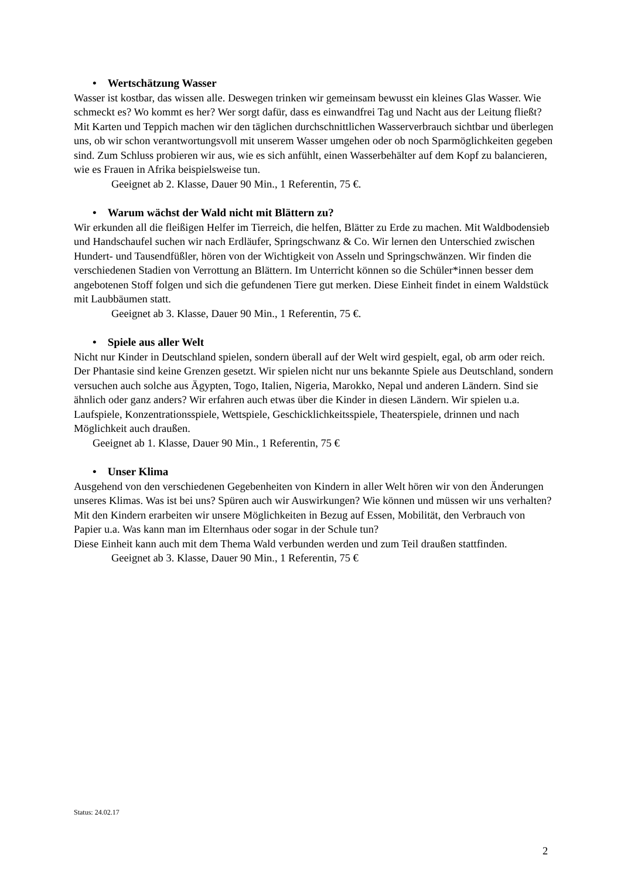• Wertschätzung Wasser
Wasser ist kostbar, das wissen alle. Deswegen trinken wir gemeinsam bewusst ein kleines Glas Wasser. Wie schmeckt es? Wo kommt es her? Wer sorgt dafür, dass es einwandfrei Tag und Nacht aus der Leitung fließt? Mit Karten und Teppich machen wir den täglichen durchschnittlichen Wasserverbrauch sichtbar und überlegen uns, ob wir schon verantwortungsvoll mit unserem Wasser umgehen oder ob noch Sparmöglichkeiten gegeben sind. Zum Schluss probieren wir aus, wie es sich anfühlt, einen Wasserbehälter auf dem Kopf zu balancieren, wie es Frauen in Afrika beispielsweise tun.
Geeignet ab 2. Klasse, Dauer 90 Min., 1 Referentin, 75 €.
• Warum wächst der Wald nicht mit Blättern zu?
Wir erkunden all die fleißigen Helfer im Tierreich, die helfen, Blätter zu Erde zu machen. Mit Waldbodensieb und Handschaufel suchen wir nach Erdläufer, Springschwanz & Co. Wir lernen den Unterschied zwischen Hundert- und Tausendfüßler, hören von der Wichtigkeit von Asseln und Springschwänzen. Wir finden die verschiedenen Stadien von Verrottung an Blättern. Im Unterricht können so die Schüler*innen besser dem angebotenen Stoff folgen und sich die gefundenen Tiere gut merken. Diese Einheit findet in einem Waldstück mit Laubbäumen statt.
Geeignet ab 3. Klasse, Dauer 90 Min., 1 Referentin, 75 €.
• Spiele aus aller Welt
Nicht nur Kinder in Deutschland spielen, sondern überall auf der Welt wird gespielt, egal, ob arm oder reich. Der Phantasie sind keine Grenzen gesetzt. Wir spielen nicht nur uns bekannte Spiele aus Deutschland, sondern versuchen auch solche aus Ägypten, Togo, Italien, Nigeria, Marokko, Nepal und anderen Ländern. Sind sie ähnlich oder ganz anders? Wir erfahren auch etwas über die Kinder in diesen Ländern. Wir spielen u.a. Laufspiele, Konzentrationsspiele, Wettspiele, Geschicklichkeitsspiele, Theaterspiele, drinnen und nach Möglichkeit auch draußen.
Geeignet ab 1. Klasse, Dauer 90 Min., 1 Referentin, 75 €
• Unser Klima
Ausgehend von den verschiedenen Gegebenheiten von Kindern in aller Welt hören wir von den Änderungen unseres Klimas. Was ist bei uns? Spüren auch wir Auswirkungen? Wie können und müssen wir uns verhalten? Mit den Kindern erarbeiten wir unsere Möglichkeiten in Bezug auf Essen, Mobilität, den Verbrauch von Papier u.a. Was kann man im Elternhaus oder sogar in der Schule tun?
Diese Einheit kann auch mit dem Thema Wald verbunden werden und zum Teil draußen stattfinden.
Geeignet ab 3. Klasse, Dauer 90 Min., 1 Referentin, 75 €
Status: 24.02.17
2